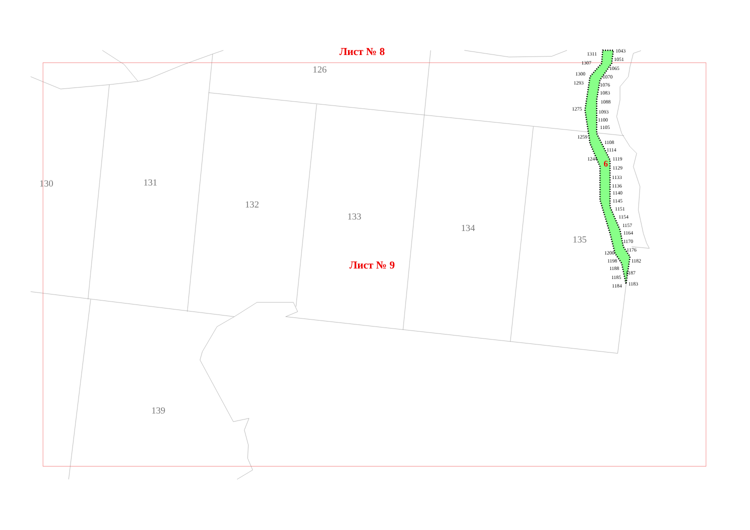126
130
131
132
133
134
135
139
Лист № 8
Лист № 9
6
1311
1043
1307
1051
1300
1065
1070
1293
1076
1083
1088
1275
1093
1100
1105
1259
1108
1114
1244
1119
1129
1133
1136
1140
1145
1151
1154
1157
1164
1170
1176
1200
1198
1182
1188
1187
1185
1183
1184